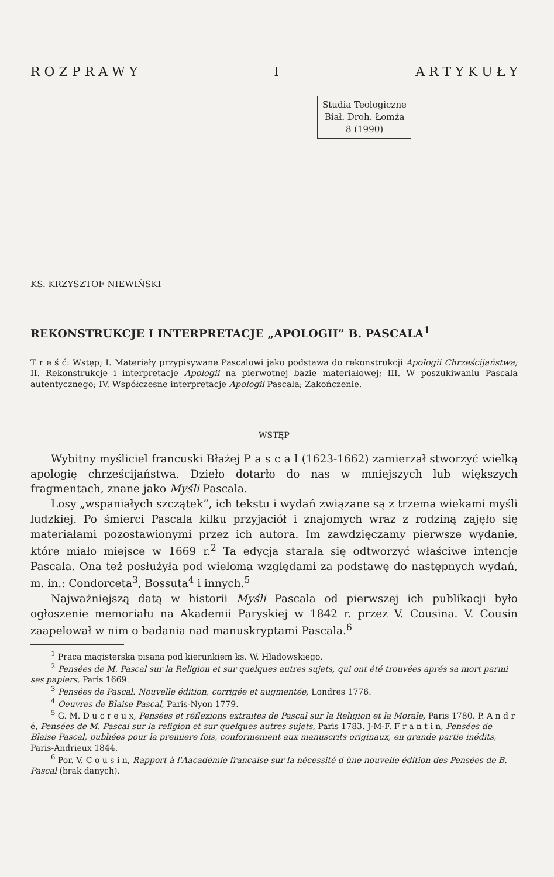R O Z P R A W Y I A R T Y K U Ł Y
Studia Teologiczne
Biał. Droh. Łomża
8 (1990)
KS. KRZYSZTOF NIEWIŃSKI
REKONSTRUKCJE I INTERPRETACJE „APOLOGII” B. PASCALA<sup>1</sup>
T r e ś ć: Wstęp; I. Materiały przypisywane Pascalowi jako podstawa do rekonstrukcji Apologii Chrześcijaństwa; II. Rekonstrukcje i interpretacje Apologii na pierwotnej bazie materiałowej; III. W poszukiwaniu Pascala autentycznego; IV. Współczesne interpretacje Apologii Pascala; Zakończenie.
WSTĘP
Wybitny myśliciel francuski Błażej P a s c a l (1623-1662) zamierzał stworzyć wielką apologię chrześcijaństwa. Dzieło dotarło do nas w mniejszych lub większych fragmentach, znane jako Myśli Pascala.
Losy „wspaniałych szczątek”, ich tekstu i wydań związane są z trzema wiekami myśli ludzkiej. Po śmierci Pascala kilku przyjaciół i znajomych wraz z rodziną zajęło się materiałami pozostawionymi przez ich autora. Im zawdzięczamy pierwsze wydanie, które miało miejsce w 1669 r.<sup>2</sup> Ta edycja starała się odtworzyć właściwe intencje Pascala. Ona też posłużyła pod wieloma względami za podstawę do następnych wydań, m. in.: Condorceta<sup>3</sup>, Bossuta<sup>4</sup> i innych.<sup>5</sup>
Najważniejszą datą w historii Myśli Pascala od pierwszej ich publikacji było ogłoszenie memoriału na Akademii Paryskiej w 1842 r. przez V. Cousina. V. Cousin zaapelował w nim o badania nad manuskryptami Pascala.<sup>6</sup>
<sup>1</sup> Praca magisterska pisana pod kierunkiem ks. W. Hładowskiego.
<sup>2</sup> Pensées de M. Pascal sur la Religion et sur quelques autres sujets, qui ont été trouvées aprés sa mort parmi ses papiers, Paris 1669.
<sup>3</sup> Pensées de Pascal. Nouvelle édition, corrigée et augmentée, Londres 1776.
<sup>4</sup> Oeuvres de Blaise Pascal, Paris-Nyon 1779.
<sup>5</sup> G. M. D u c r e u x, Pensées et réflexions extraites de Pascal sur la Religion et la Morale, Paris 1780. P. A n d r é, Pensées de M. Pascal sur la religion et sur quelques autres sujets, Paris 1783. J-M-F. F r a n t i n, Pensées de Blaise Pascal, publiées pour la premiere fois, conformement aux manuscrits originaux, en grande partie inédits, Paris-Andrieux 1844.
<sup>6</sup> Por. V. C o u s i n, Rapport à l'Aacadémie francaise sur la nécessité d ùne nouvelle édition des Pensées de B. Pascal (brak danych).